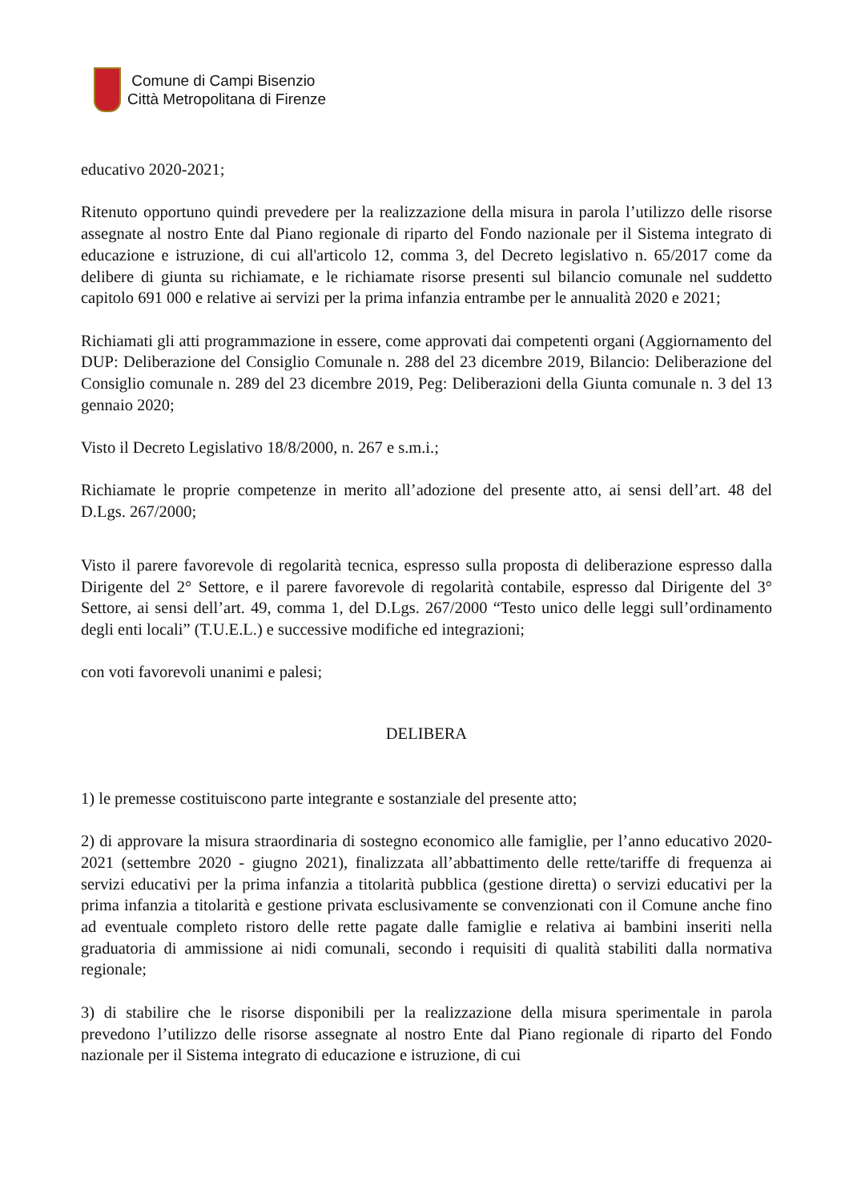Comune di Campi Bisenzio
Città Metropolitana di Firenze
educativo 2020-2021;
Ritenuto opportuno quindi prevedere per la realizzazione della misura in parola l’utilizzo delle risorse assegnate al nostro Ente dal Piano regionale di riparto del Fondo nazionale per il Sistema integrato di educazione e istruzione, di cui all'articolo 12, comma 3, del Decreto legislativo n. 65/2017 come da delibere di giunta su richiamate, e le richiamate risorse presenti sul bilancio comunale nel suddetto capitolo 691 000 e relative ai servizi per la prima infanzia entrambe per le annualità 2020 e 2021;
Richiamati gli atti programmazione in essere, come approvati dai competenti organi (Aggiornamento del DUP: Deliberazione del Consiglio Comunale n. 288 del 23 dicembre 2019, Bilancio: Deliberazione del Consiglio comunale n. 289 del 23 dicembre 2019, Peg: Deliberazioni della Giunta comunale n. 3 del 13 gennaio 2020;
Visto il Decreto Legislativo 18/8/2000, n. 267 e s.m.i.;
Richiamate le proprie competenze in merito all’adozione del presente atto, ai sensi dell’art. 48 del D.Lgs. 267/2000;
Visto il parere favorevole di regolarità tecnica, espresso sulla proposta di deliberazione espresso dalla Dirigente del 2° Settore, e il parere favorevole di regolarità contabile, espresso dal Dirigente del 3° Settore, ai sensi dell’art. 49, comma 1, del D.Lgs. 267/2000 “Testo unico delle leggi sull’ordinamento degli enti locali” (T.U.E.L.) e successive modifiche ed integrazioni;
con voti favorevoli unanimi e palesi;
DELIBERA
1) le premesse costituiscono parte integrante e sostanziale del presente atto;
2) di approvare la misura straordinaria di sostegno economico alle famiglie, per l’anno educativo 2020-2021 (settembre 2020 - giugno 2021), finalizzata all’abbattimento delle rette/tariffe di frequenza ai servizi educativi per la prima infanzia a titolarità pubblica (gestione diretta) o servizi educativi per la prima infanzia a titolarità e gestione privata esclusivamente se convenzionati con il Comune anche fino ad eventuale completo ristoro delle rette pagate dalle famiglie e relativa ai bambini inseriti nella graduatoria di ammissione ai nidi comunali, secondo i requisiti di qualità stabiliti dalla normativa regionale;
3) di stabilire che le risorse disponibili per la realizzazione della misura sperimentale in parola prevedono l’utilizzo delle risorse assegnate al nostro Ente dal Piano regionale di riparto del Fondo nazionale per il Sistema integrato di educazione e istruzione, di cui